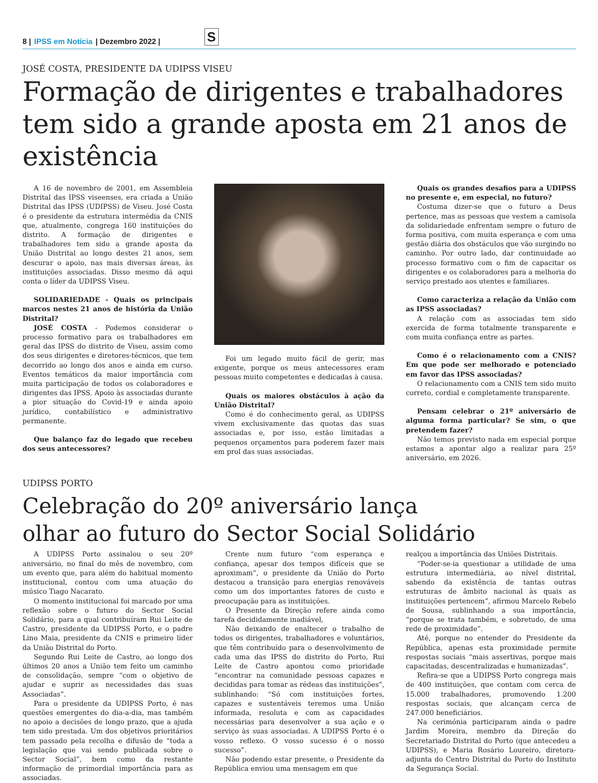8 | IPSS em Notícia | Dezembro 2022 | S
JOSÉ COSTA, PRESIDENTE DA UDIPSS VISEU
Formação de dirigentes e trabalhadores tem sido a grande aposta em 21 anos de existência
A 16 de novembro de 2001, em Assembleia Distrital das IPSS viseenses, era criada a União Distrital das IPSS (UDIPSS) de Viseu. José Costa é o presidente da estrutura intermédia da CNIS que, atualmente, congrega 160 instituições do distrito. A formação de dirigentes e trabalhadores tem sido a grande aposta da União Distrital ao longo destes 21 anos, sem descurar o apoio, nas mais diversas áreas, às instituições associadas. Disso mesmo dá aqui conta o líder da UDIPSS Viseu.
SOLIDARIEDADE - Quais os principais marcos nestes 21 anos de história da União Distrital?
JOSÉ COSTA - Podemos considerar o processo formativo para os trabalhadores em geral das IPSS do distrito de Viseu, assim como dos seus dirigentes e diretores-técnicos, que tem decorrido ao longo dos anos e ainda em curso. Eventos temáticos da maior importância com muita participação de todos os colaboradores e dirigentes das IPSS. Apoio às associadas durante a pior situação do Covid-19 e ainda apoio jurídico, contabilístico e administrativo permanente.
Que balanço faz do legado que recebeu dos seus antecessores?
Foi um legado muito fácil de gerir, mas exigente, porque os meus antecessores eram pessoas muito competentes e dedicadas à causa.
Quais os maiores obstáculos à ação da União Distrital?
Como é do conhecimento geral, as UDIPSS vivem exclusivamente das quotas das suas associadas e, por isso, estão limitadas a pequenos orçamentos para poderem fazer mais em prol das suas associadas.
Quais os grandes desafios para a UDIPSS no presente e, em especial, no futuro?
Costuma dizer-se que o futuro a Deus pertence, mas as pessoas que vestem a camisola da solidariedade enfrentam sempre o futuro de forma positiva, com muita esperança e com uma gestão diária dos obstáculos que vão surgindo no caminho. Por outro lado, dar continuidade ao processo formativo com o fim de capacitar os dirigentes e os colaboradores para a melhoria do serviço prestado aos utentes e familiares.
Como caracteriza a relação da União com as IPSS associadas?
A relação com as associadas tem sido exercida de forma totalmente transparente e com muita confiança entre as partes.
Como é o relacionamento com a CNIS? Em que pode ser melhorado e potenciado em favor das IPSS associadas?
O relacionamento com a CNIS tem sido muito correto, cordial e completamente transparente.
Pensam celebrar o 21º aniversário de alguma forma particular? Se sim, o que pretendem fazer?
Não temos previsto nada em especial porque estamos a apontar algo a realizar para 25º aniversário, em 2026.
UDIPSS PORTO
Celebração do 20º aniversário lança
olhar ao futuro do Sector Social Solidário
A UDIPSS Porto assinalou o seu 20º aniversário, no final do mês de novembro, com um evento que, para além do habitual momento institucional, contou com uma atuação do músico Tiago Nacarato.
O momento institucional foi marcado por uma reflexão sobre o futuro do Sector Social Solidário, para a qual contribuíram Rui Leite de Castro, presidente da UDIPSS Porto, e o padre Lino Maia, presidente da CNIS e primeiro líder da União Distrital do Porto.
Segundo Rui Leite de Castro, ao longo dos últimos 20 anos a União tem feito um caminho de consolidação, sempre “com o objetivo de ajudar e suprir as necessidades das suas Associadas”.
Para o presidente da UDIPSS Porto, é nas questões emergentes do dia-a-dia, mas também no apoio a decisões de longo prazo, que a ajuda tem sido prestada. Um dos objetivos prioritários tem passado pela recolha e difusão de “toda a legislação que vai sendo publicada sobre o Sector Social”, bem como da restante informação de primordial importância para as associadas.
Crente num futuro “com esperança e confiança, apesar dos tempos difíceis que se aproximam”, o presidente da União do Porto destacou a transição para energias renováveis como um dos importantes fatores de custo e preocupação para as instituições.
O Presente da Direção refere ainda como tarefa decididamente inadiável,
Não deixando de enaltecer o trabalho de todos os dirigentes, trabalhadores e voluntários, que têm contribuído para o desenvolvimento de cada uma das IPSS do distrito do Porto, Rui Leite de Castro apontou como prioridade “encontrar na comunidade pessoas capazes e decididas para tomar as rédeas das instituições”, sublinhando: “Só com instituições fortes, capazes e sustentáveis teremos uma União informada, resoluta e com as capacidades necessárias para desenvolver a sua ação e o serviço às suas associadas. A UDIPSS Porto é o vosso reflexo. O vosso sucesso é o nosso sucesso”.
Não podendo estar presente, o Presidente da República enviou uma mensagem em que
realçou a importância das Uniões Distritais.
“Poder-se-ia questionar a utilidade de uma estrutura intermediária, ao nível distrital, sabendo da existência de tantas outras estruturas de âmbito nacional às quais as instituições pertencem”, afirmou Marcelo Rebelo de Sousa, sublinhando a sua importância, “porque se trata também, e sobretudo, de uma rede de proximidade”.
Até, porque no entender do Presidente da República, apenas esta proximidade permite respostas sociais “mais assertivas, porque mais capacitadas, descentralizadas e humanizadas”.
Refira-se que a UDIPSS Porto congrega mais de 400 instituições, que contam com cerca de 15.000 trabalhadores, promovendo 1.200 respostas sociais, que alcançam cerca de 247.000 beneficiários.
Na cerimónia participaram ainda o padre Jardim Moreira, membro da Direção do Secretariado Distrital do Porto (que antecedeu a UDIPSS), e Maria Rosário Loureiro, diretora-adjunta do Centro Distrital do Porto do Instituto da Segurança Social.